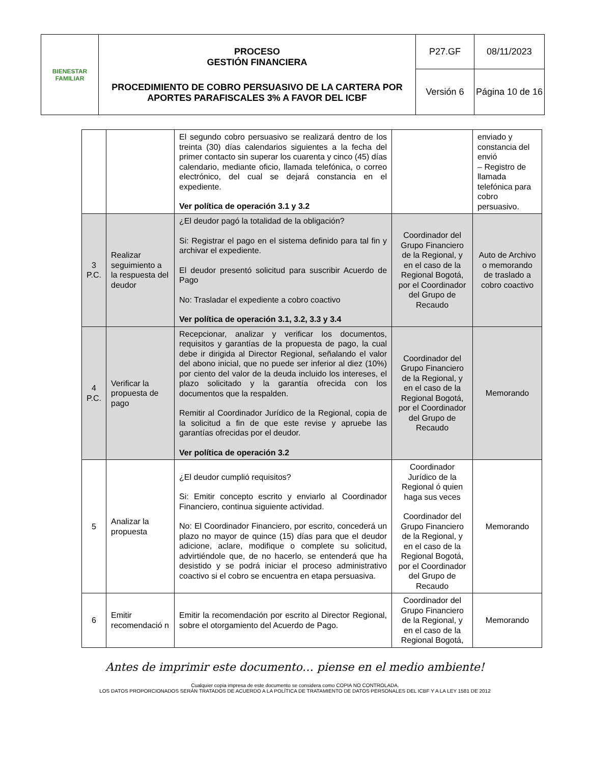| BIENESTAR FAMILIAR | PROCESO GESTIÓN FINANCIERA PROCEDIMIENTO DE COBRO PERSUASIVO DE LA CARTERA POR APORTES PARAFISCALES 3% A FAVOR DEL ICBF | P27.GF | 08/11/2023 |
| | | Versión 6 | Página 10 de 16 |
| | | El segundo cobro persuasivo se realizará dentro de los treinta (30) días calendarios siguientes a la fecha del primer contacto sin superar los cuarenta y cinco (45) días calendario, mediante oficio, llamada telefónica, o correo electrónico, del cual se dejará constancia en el expediente. Ver política de operación 3.1 y 3.2 | | enviado y constancia del envió – Registro de llamada telefónica para cobro persuasivo. |
| 3 P.C. | Realizar seguimiento a la respuesta del deudor | ¿El deudor pagó la totalidad de la obligación? Si: Registrar el pago en el sistema definido para tal fin y archivar el expediente. El deudor presentó solicitud para suscribir Acuerdo de Pago No: Trasladar el expediente a cobro coactivo Ver política de operación 3.1, 3.2, 3.3 y 3.4 | Coordinador del Grupo Financiero de la Regional, y en el caso de la Regional Bogotá, por el Coordinador del Grupo de Recaudo | Auto de Archivo o memorando de traslado a cobro coactivo |
| 4 P.C. | Verificar la propuesta de pago | Recepcionar, analizar y verificar los documentos, requisitos y garantías de la propuesta de pago, la cual debe ir dirigida al Director Regional, señalando el valor del abono inicial, que no puede ser inferior al diez (10%) por ciento del valor de la deuda incluido los intereses, el plazo solicitado y la garantía ofrecida con los documentos que la respalden. Remitir al Coordinador Jurídico de la Regional, copia de la solicitud a fin de que este revise y apruebe las garantías ofrecidas por el deudor. Ver política de operación 3.2 | Coordinador del Grupo Financiero de la Regional, y en el caso de la Regional Bogotá, por el Coordinador del Grupo de Recaudo | Memorando |
| 5 | Analizar la propuesta | ¿El deudor cumplió requisitos? Si: Emitir concepto escrito y enviarlo al Coordinador Financiero, continua siguiente actividad. No: El Coordinador Financiero, por escrito, concederá un plazo no mayor de quince (15) días para que el deudor adicione, aclare, modifique o complete su solicitud, advirtiéndole que, de no hacerlo, se entenderá que ha desistido y se podrá iniciar el proceso administrativo coactivo si el cobro se encuentra en etapa persuasiva. | Coordinador Jurídico de la Regional ó quien haga sus veces Coordinador del Grupo Financiero de la Regional, y en el caso de la Regional Bogotá, por el Coordinador del Grupo de Recaudo | Memorando |
| 6 | Emitir recomendació n | Emitir la recomendación por escrito al Director Regional, sobre el otorgamiento del Acuerdo de Pago. | Coordinador del Grupo Financiero de la Regional, y en el caso de la Regional Bogotá, | Memorando |
Antes de imprimir este documento… piense en el medio ambiente!
Cualquier copia impresa de este documento se considera como COPIA NO CONTROLADA.
LOS DATOS PROPORCIONADOS SERÁN TRATADOS DE ACUERDO A LA POLÍTICA DE TRATAMIENTO DE DATOS PERSONALES DEL ICBF Y A LA LEY 1581 DE 2012